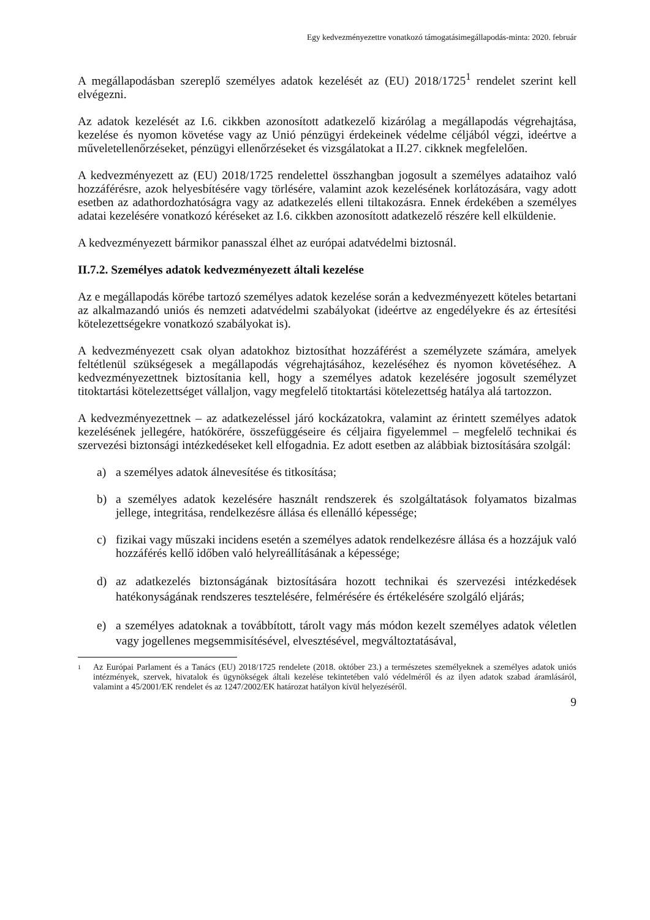Egy kedvezményezettre vonatkozó támogatásimegállapodás-minta: 2020. február
A megállapodásban szereplő személyes adatok kezelését az (EU) 2018/1725<sup>1</sup> rendelet szerint kell elvégezni.
Az adatok kezelését az I.6. cikkben azonosított adatkezelő kizárólag a megállapodás végrehajtása, kezelése és nyomon követése vagy az Unió pénzügyi érdekeinek védelme céljából végzi, ideértve a műveletellenőrzéseket, pénzügyi ellenőrzéseket és vizsgálatokat a II.27. cikknek megfelelően.
A kedvezményezett az (EU) 2018/1725 rendelettel összhangban jogosult a személyes adataihoz való hozzáférésre, azok helyesbítésére vagy törlésére, valamint azok kezelésének korlátozására, vagy adott esetben az adathordozhatóságra vagy az adatkezelés elleni tiltakozásra. Ennek érdekében a személyes adatai kezelésére vonatkozó kéréseket az I.6. cikkben azonosított adatkezelő részére kell elküldenie.
A kedvezményezett bármikor panasszal élhet az európai adatvédelmi biztosnál.
II.7.2. Személyes adatok kedvezményezett általi kezelése
Az e megállapodás körébe tartozó személyes adatok kezelése során a kedvezményezett köteles betartani az alkalmazandó uniós és nemzeti adatvédelmi szabályokat (ideértve az engedélyekre és az értesítési kötelezettségekre vonatkozó szabályokat is).
A kedvezményezett csak olyan adatokhoz biztosíthat hozzáférést a személyzete számára, amelyek feltétlenül szükségesek a megállapodás végrehajtásához, kezeléséhez és nyomon követéséhez. A kedvezményezettnek biztosítania kell, hogy a személyes adatok kezelésére jogosult személyzet titoktartási kötelezettséget vállaljon, vagy megfelelő titoktartási kötelezettség hatálya alá tartozzon.
A kedvezményezettnek – az adatkezeléssel járó kockázatokra, valamint az érintett személyes adatok kezelésének jellegére, hatókörére, összefüggéseire és céljaira figyelemmel – megfelelő technikai és szervezési biztonsági intézkedéseket kell elfogadnia. Ez adott esetben az alábbiak biztosítására szolgál:
a) a személyes adatok álnevesítése és titkosítása;
b) a személyes adatok kezelésére használt rendszerek és szolgáltatások folyamatos bizalmas jellege, integritása, rendelkezésre állása és ellenálló képessége;
c) fizikai vagy műszaki incidens esetén a személyes adatok rendelkezésre állása és a hozzájuk való hozzáférés kellő időben való helyreállításának a képessége;
d) az adatkezelés biztonságának biztosítására hozott technikai és szervezési intézkedések hatékonyságának rendszeres tesztelésére, felmérésére és értékelésére szolgáló eljárás;
e) a személyes adatoknak a továbbított, tárolt vagy más módon kezelt személyes adatok véletlen vagy jogellenes megsemmisítésével, elvesztésével, megváltoztatásával,
1 Az Európai Parlament és a Tanács (EU) 2018/1725 rendelete (2018. október 23.) a természetes személyeknek a személyes adatok uniós intézmények, szervek, hivatalok és ügynökségek általi kezelése tekintetében való védelméről és az ilyen adatok szabad áramlásáról, valamint a 45/2001/EK rendelet és az 1247/2002/EK határozat hatályon kívül helyezéséről.
9